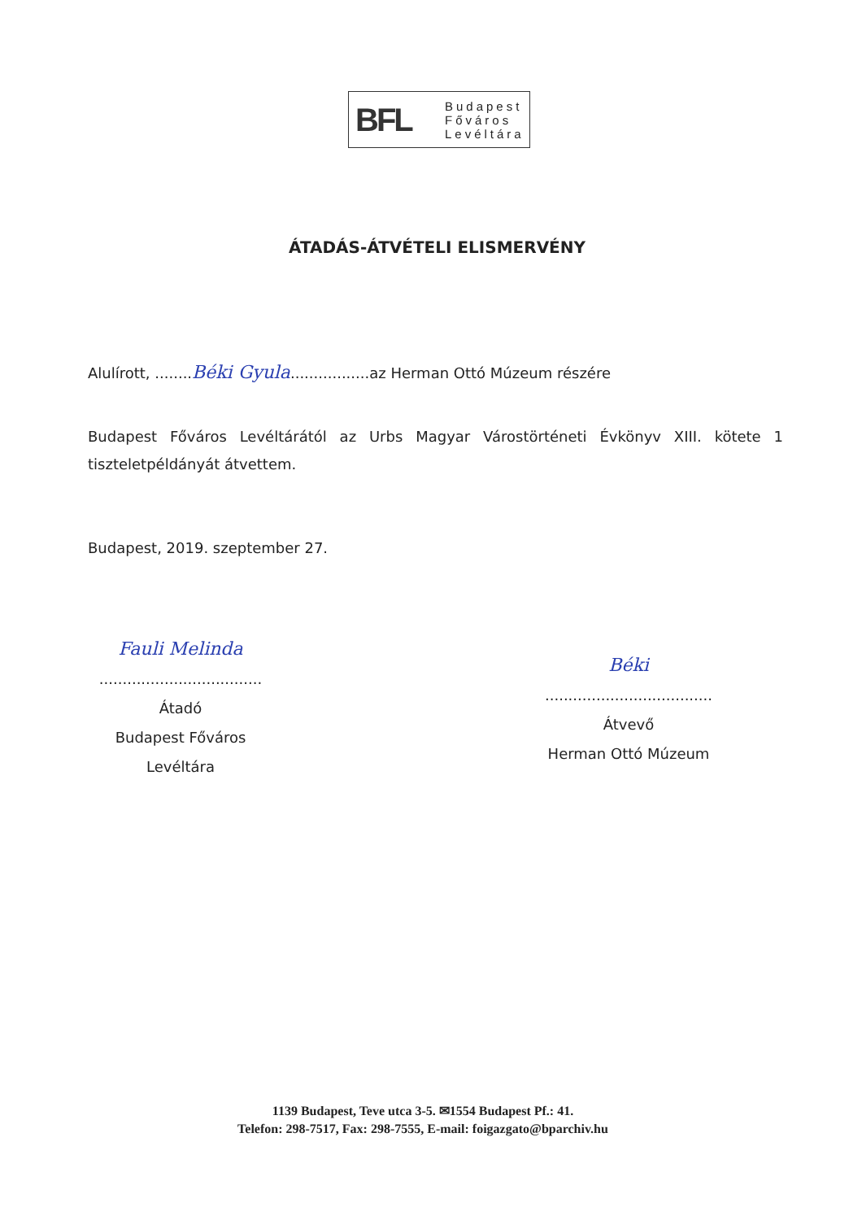BFL
Budapest
Főváros
Levéltára
ÁTADÁS-ÁTVÉTELI ELISMERVÉNY
Alulírott, ........Béki Gyula.................az Herman Ottó Múzeum részére
Budapest Főváros Levéltárától az Urbs Magyar Várostörténeti Évkönyv XIII. kötete 1 tiszteletpéldányát átvettem.
Budapest, 2019. szeptember 27.
Fauli Melinda
...................................
Átadó
Budapest Főváros Levéltára
Béki
....................................
Átvevő
Herman Ottó Múzeum
1139 Budapest, Teve utca 3-5. ✉1554 Budapest Pf.: 41.
Telefon: 298-7517, Fax: 298-7555, E-mail: foigazgato@bparchiv.hu